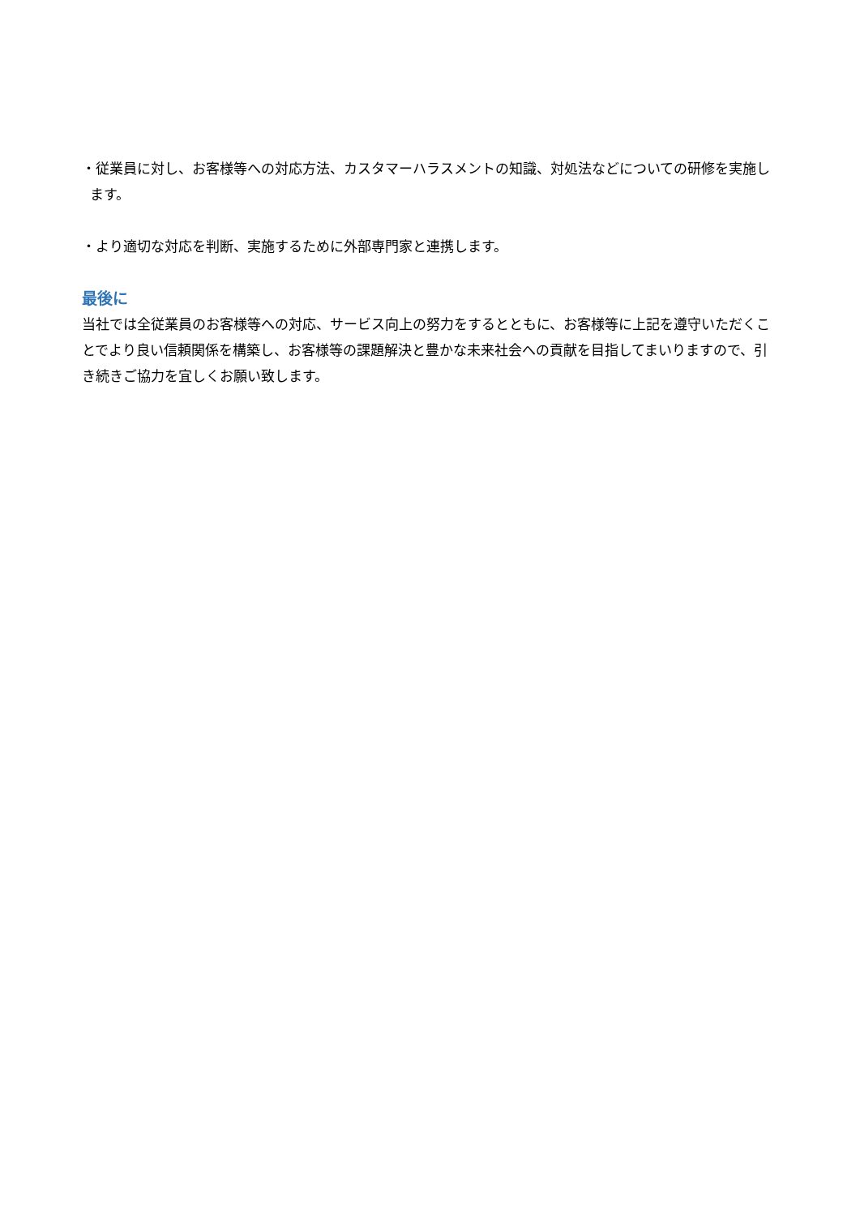・従業員に対し、お客様等への対応方法、カスタマーハラスメントの知識、対処法などについての研修を実施します。
・より適切な対応を判断、実施するために外部専門家と連携します。
最後に
当社では全従業員のお客様等への対応、サービス向上の努力をするとともに、お客様等に上記を遵守いただくことでより良い信頼関係を構築し、お客様等の課題解決と豊かな未来社会への貢献を目指してまいりますので、引き続きご協力を宜しくお願い致します。